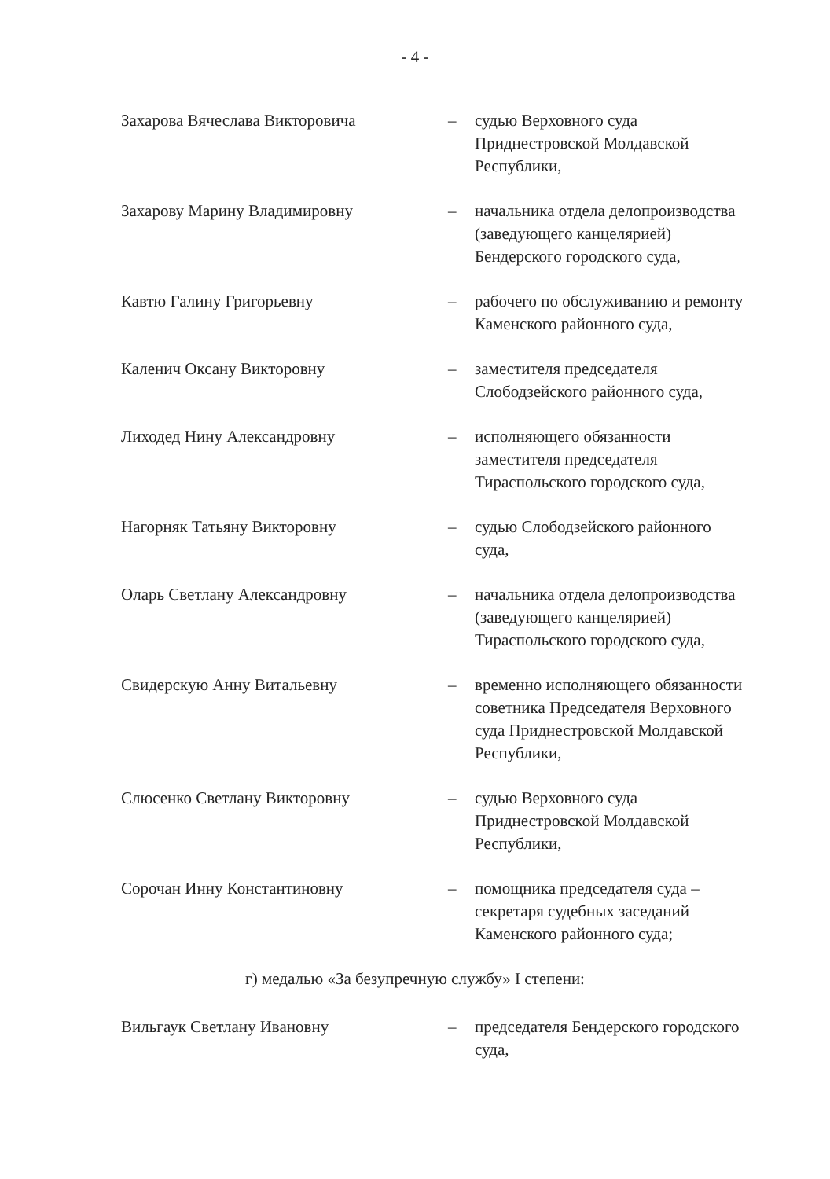- 4 -
Захарова Вячеслава Викторовича – судью Верховного суда
Приднестровской Молдавской
Республики,
Захарову Марину Владимировну – начальника отдела делопроизводства
(заведующего канцелярией)
Бендерского городского суда,
Кавтю Галину Григорьевну – рабочего по обслуживанию и ремонту
Каменского районного суда,
Каленич Оксану Викторовну – заместителя председателя
Слободзейского районного суда,
Лиходед Нину Александровну – исполняющего обязанности
заместителя председателя
Тираспольского городского суда,
Нагорняк Татьяну Викторовну – судью Слободзейского районного
суда,
Оларь Светлану Александровну – начальника отдела делопроизводства
(заведующего канцелярией)
Тираспольского городского суда,
Свидерскую Анну Витальевну – временно исполняющего обязанности
советника Председателя Верховного
суда Приднестровской Молдавской
Республики,
Слюсенко Светлану Викторовну – судью Верховного суда
Приднестровской Молдавской
Республики,
Сорочан Инну Константиновну – помощника председателя суда –
секретаря судебных заседаний
Каменского районного суда;
г) медалью «За безупречную службу» I степени:
Вильгаук Светлану Ивановну – председателя Бендерского городского
суда,